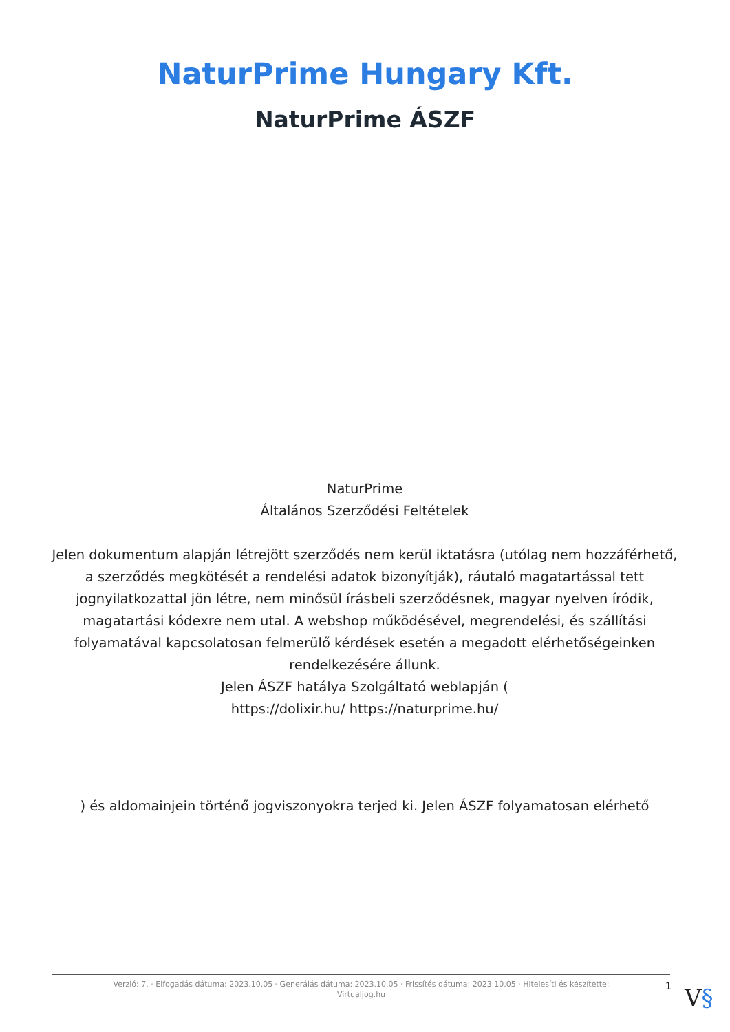NaturPrime Hungary Kft.
NaturPrime ÁSZF
NaturPrime
Általános Szerződési Feltételek
Jelen dokumentum alapján létrejött szerződés nem kerül iktatásra (utólag nem hozzáférhető, a szerződés megkötését a rendelési adatok bizonyítják), ráutaló magatartással tett jognyilatkozattal jön létre, nem minősül írásbeli szerződésnek, magyar nyelven íródik, magatartási kódexre nem utal. A webshop működésével, megrendelési, és szállítási folyamatával kapcsolatosan felmerülő kérdések esetén a megadott elérhetőségeinken rendelkezésére állunk.
Jelen ÁSZF hatálya Szolgáltató weblapján (
https://dolixir.hu/ https://naturprime.hu/
) és aldomainjein történő jogviszonyokra terjed ki. Jelen ÁSZF folyamatosan elérhető
Verzió: 7. · Elfogadás dátuma: 2023.10.05 · Generálás dátuma: 2023.10.05 · Frissítés dátuma: 2023.10.05 · Hitelesíti és készítette:
Virtualjog.hu
1 V§